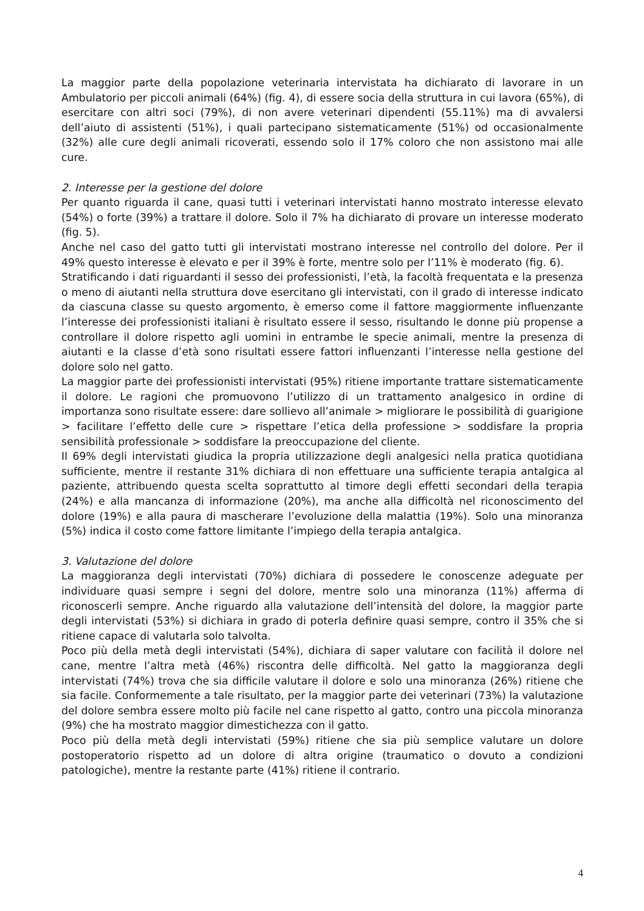La maggior parte della popolazione veterinaria intervistata ha dichiarato di lavorare in un Ambulatorio per piccoli animali (64%) (fig. 4), di essere socia della struttura in cui lavora (65%), di esercitare con altri soci (79%), di non avere veterinari dipendenti (55.11%) ma di avvalersi dell’aiuto di assistenti (51%), i quali partecipano sistematicamente (51%) od occasionalmente (32%) alle cure degli animali ricoverati, essendo solo il 17% coloro che non assistono mai alle cure.
2. Interesse per la gestione del dolore
Per quanto riguarda il cane, quasi tutti i veterinari intervistati hanno mostrato interesse elevato (54%) o forte (39%) a trattare il dolore. Solo il 7% ha dichiarato di provare un interesse moderato (fig. 5).
Anche nel caso del gatto tutti gli intervistati mostrano interesse nel controllo del dolore. Per il 49% questo interesse è elevato e per il 39% è forte, mentre solo per l’11% è moderato (fig. 6).
Stratificando i dati riguardanti il sesso dei professionisti, l’età, la facoltà frequentata e la presenza o meno di aiutanti nella struttura dove esercitano gli intervistati, con il grado di interesse indicato da ciascuna classe su questo argomento, è emerso come il fattore maggiormente influenzante l’interesse dei professionisti italiani è risultato essere il sesso, risultando le donne più propense a controllare il dolore rispetto agli uomini in entrambe le specie animali, mentre la presenza di aiutanti e la classe d’età sono risultati essere fattori influenzanti l’interesse nella gestione del dolore solo nel gatto.
La maggior parte dei professionisti intervistati (95%) ritiene importante trattare sistematicamente il dolore. Le ragioni che promuovono l’utilizzo di un trattamento analgesico in ordine di importanza sono risultate essere: dare sollievo all’animale > migliorare le possibilità di guarigione > facilitare l’effetto delle cure > rispettare l’etica della professione > soddisfare la propria sensibilità professionale > soddisfare la preoccupazione del cliente.
Il 69% degli intervistati giudica la propria utilizzazione degli analgesici nella pratica quotidiana sufficiente, mentre il restante 31% dichiara di non effettuare una sufficiente terapia antalgica al paziente, attribuendo questa scelta soprattutto al timore degli effetti secondari della terapia (24%) e alla mancanza di informazione (20%), ma anche alla difficoltà nel riconoscimento del dolore (19%) e alla paura di mascherare l’evoluzione della malattia (19%). Solo una minoranza (5%) indica il costo come fattore limitante l’impiego della terapia antalgica.
3. Valutazione del dolore
La maggioranza degli intervistati (70%) dichiara di possedere le conoscenze adeguate per individuare quasi sempre i segni del dolore, mentre solo una minoranza (11%) afferma di riconoscerli sempre. Anche riguardo alla valutazione dell’intensità del dolore, la maggior parte degli intervistati (53%) si dichiara in grado di poterla definire quasi sempre, contro il 35% che si ritiene capace di valutarla solo talvolta.
Poco più della metà degli intervistati (54%), dichiara di saper valutare con facilità il dolore nel cane, mentre l’altra metà (46%) riscontra delle difficoltà. Nel gatto la maggioranza degli intervistati (74%) trova che sia difficile valutare il dolore e solo una minoranza (26%) ritiene che sia facile. Conformemente a tale risultato, per la maggior parte dei veterinari (73%) la valutazione del dolore sembra essere molto più facile nel cane rispetto al gatto, contro una piccola minoranza (9%) che ha mostrato maggior dimestichezza con il gatto.
Poco più della metà degli intervistati (59%) ritiene che sia più semplice valutare un dolore postoperatorio rispetto ad un dolore di altra origine (traumatico o dovuto a condizioni patologiche), mentre la restante parte (41%) ritiene il contrario.
4